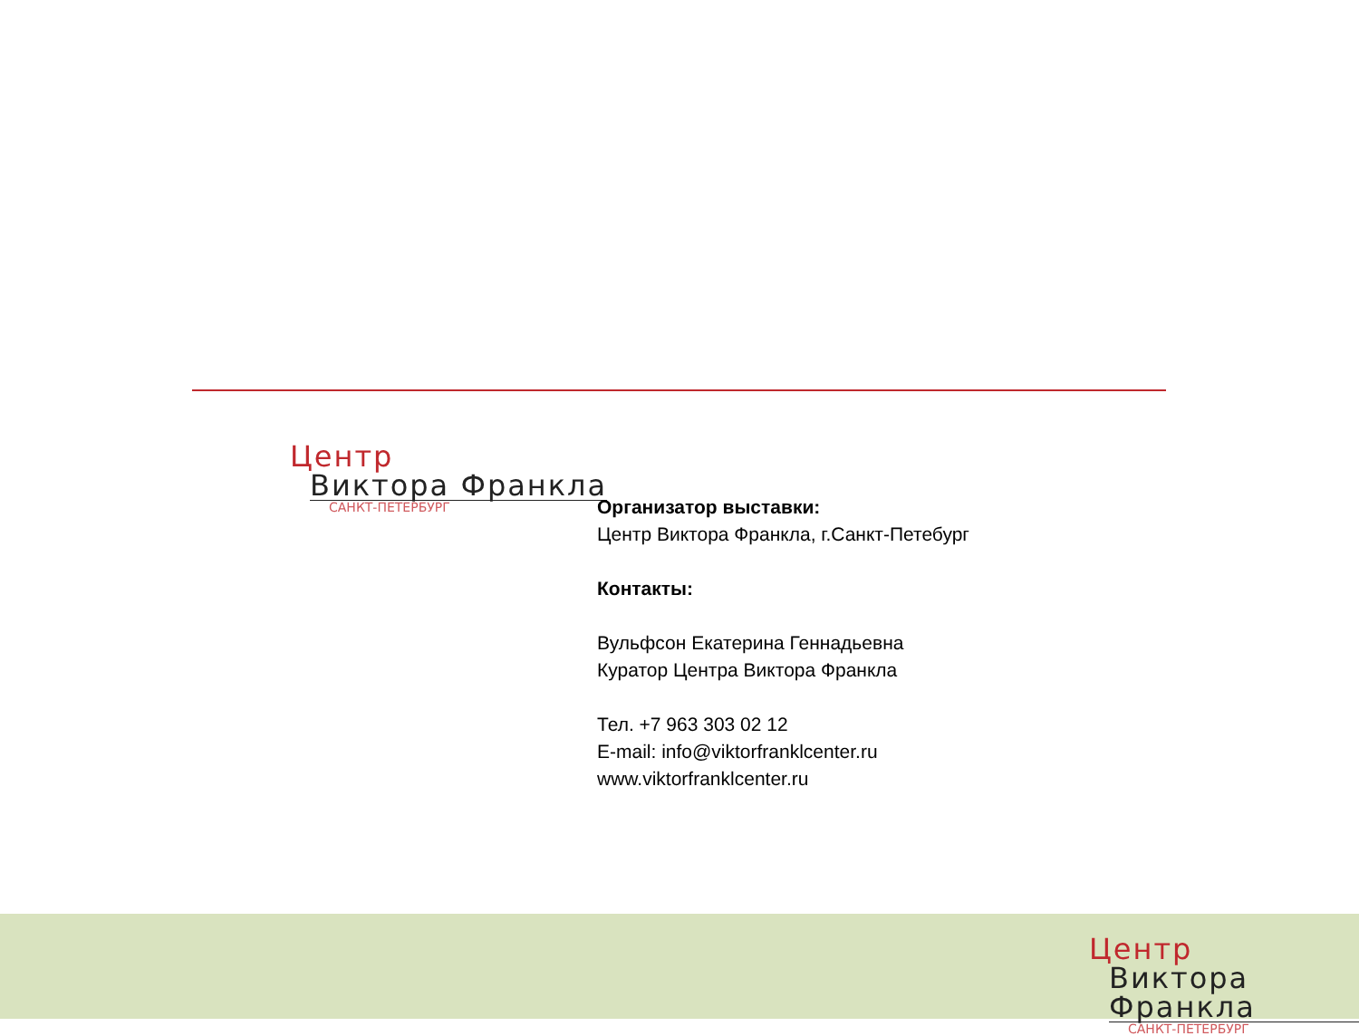Центр
Виктора Франкла
САНКТ-ПЕТЕРБУРГ
Организатор выставки:
Центр Виктора Франкла, г.Санкт-Петебург
Контакты:
Вульфсон Екатерина Геннадьевна
Куратор Центра Виктора Франкла
Тел. +7 963 303 02 12
E-mail: info@viktorfranklcenter.ru
www.viktorfranklcenter.ru
Центр
Виктора Франкла
САНКТ-ПЕТЕРБУРГ